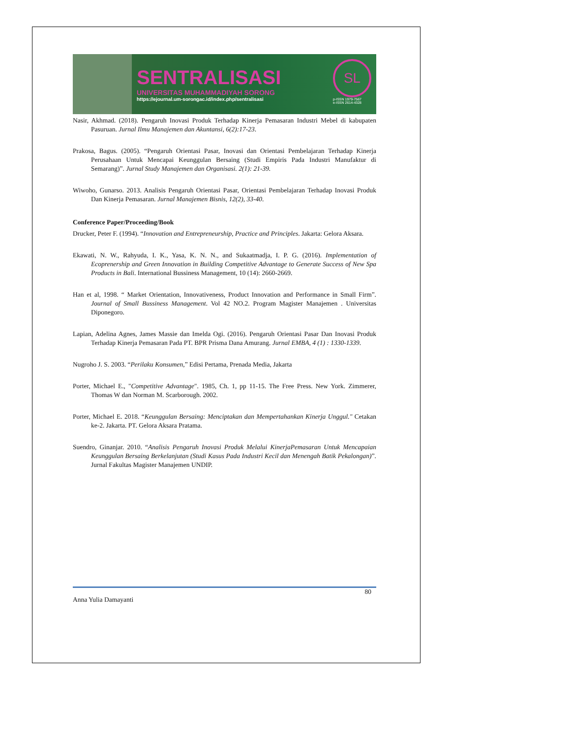SENTRALISASI
UNIVERSITAS MUHAMMADIYAH SORONG
https://ejournal.um-sorongac.id/index.php/sentralisasi
SL
p-ISSN 1979-7567
e-ISSN 2614-4328
Nasir, Akhmad. (2018). Pengaruh Inovasi Produk Terhadap Kinerja Pemasaran Industri Mebel di kabupaten Pasuruan. Jurnal Ilmu Manajemen dan Akuntansi, 6(2):17-23.
Prakosa, Bagus. (2005). “Pengaruh Orientasi Pasar, Inovasi dan Orientasi Pembelajaran Terhadap Kinerja Perusahaan Untuk Mencapai Keunggulan Bersaing (Studi Empiris Pada Industri Manufaktur di Semarang)”. Jurnal Study Manajemen dan Organisasi. 2(1): 21-39.
Wiwoho, Gunarso. 2013. Analisis Pengaruh Orientasi Pasar, Orientasi Pembelajaran Terhadap Inovasi Produk Dan Kinerja Pemasaran. Jurnal Manajemen Bisnis, 12(2), 33-40.
Conference Paper/Proceeding/Book
Drucker, Peter F. (1994). “Innovation and Entrepreneurship, Practice and Principles. Jakarta: Gelora Aksara.
Ekawati, N. W., Rahyuda, I. K., Yasa, K. N. N., and Sukaatmadja, I. P. G. (2016). Implementation of Ecoprenership and Green Innovation in Building Competitive Advantage to Generate Success of New Spa Products in Bali. International Bussiness Management, 10 (14): 2660-2669.
Han et al, 1998. “ Market Orientation, Innovativeness, Product Innovation and Performance in Small Firm”. Journal of Small Bussiness Management. Vol 42 NO.2. Program Magister Manajemen . Universitas Diponegoro.
Lapian, Adelina Agnes, James Massie dan Imelda Ogi. (2016). Pengaruh Orientasi Pasar Dan Inovasi Produk Terhadap Kinerja Pemasaran Pada PT. BPR Prisma Dana Amurang. Jurnal EMBA, 4 (1) : 1330-1339.
Nugroho J. S. 2003. “Perilaku Konsumen,” Edisi Pertama, Prenada Media, Jakarta
Porter, Michael E., "Competitive Advantage". 1985, Ch. 1, pp 11-15. The Free Press. New York. Zimmerer, Thomas W dan Norman M. Scarborough. 2002.
Porter, Michael E. 2018. “Keunggulan Bersaing: Menciptakan dan Mempertahankan Kinerja Unggul." Cetakan ke-2. Jakarta. PT. Gelora Aksara Pratama.
Suendro, Ginanjar. 2010. “Analisis Pengaruh Inovasi Produk Melalui KinerjaPemasaran Untuk Mencapaian Keunggulan Bersaing Berkelanjutan (Studi Kasus Pada Industri Kecil dan Menengah Batik Pekalongan)”. Jurnal Fakultas Magister Manajemen UNDIP.
80
Anna Yulia Damayanti